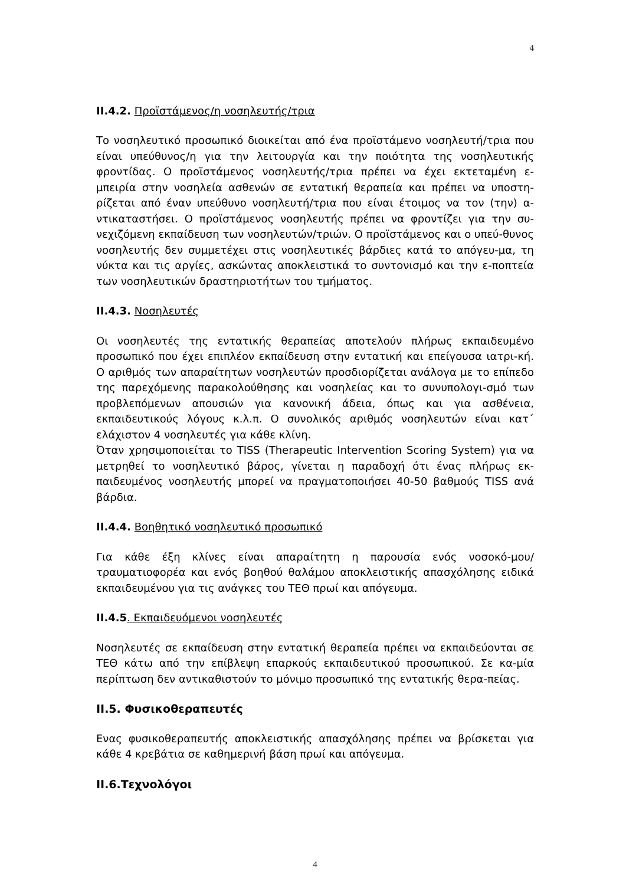4
II.4.2. Προϊστάμενος/η νοσηλευτής/τρια
Το νοσηλευτικό προσωπικό διοικείται από ένα προϊστάμενο νοσηλευτή/τρια που είναι υπεύθυνος/η για την λειτουργία και την ποιότητα της νοσηλευτικής φροντίδας. Ο προϊστάμενος νοσηλευτής/τρια πρέπει να έχει εκτεταμένη ε-μπειρία στην νοσηλεία ασθενών σε εντατική θεραπεία και πρέπει να υποστη-ρίζεται από έναν υπεύθυνο νοσηλευτή/τρια που είναι έτοιμος να τον (την) α-ντικαταστήσει. Ο προϊστάμενος νοσηλευτής πρέπει να φροντίζει για την συ-νεχιζόμενη εκπαίδευση των νοσηλευτών/τριών. Ο προϊστάμενος και ο υπεύ-θυνος νοσηλευτής δεν συμμετέχει στις νοσηλευτικές βάρδιες κατά το απόγευ-μα, τη νύκτα και τις αργίες, ασκώντας αποκλειστικά το συντονισμό και την ε-ποπτεία των νοσηλευτικών δραστηριοτήτων του τμήματος.
II.4.3. Νοσηλευτές
Οι νοσηλευτές της εντατικής θεραπείας αποτελούν πλήρως εκπαιδευμένο προσωπικό που έχει επιπλέον εκπαίδευση στην εντατική και επείγουσα ιατρι-κή. Ο αριθμός των απαραίτητων νοσηλευτών προσδιορίζεται ανάλογα με το επίπεδο της παρεχόμενης παρακολούθησης και νοσηλείας και το συνυπολογι-σμό των προβλεπόμενων απουσιών για κανονική άδεια, όπως και για ασθένεια, εκπαιδευτικούς λόγους κ.λ.π. Ο συνολικός αριθμός νοσηλευτών είναι κατ΄ ελάχιστον 4 νοσηλευτές για κάθε κλίνη.
Όταν χρησιμοποιείται το TISS (Therapeutic Intervention Scoring System) για να μετρηθεί το νοσηλευτικό βάρος, γίνεται η παραδοχή ότι ένας πλήρως εκ-παιδευμένος νοσηλευτής μπορεί να πραγματοποιήσει 40-50 βαθμούς TISS ανά βάρδια.
II.4.4. Βοηθητικό νοσηλευτικό προσωπικό
Για κάθε έξη κλίνες είναι απαραίτητη η παρουσία ενός νοσοκό-μου/τραυματιοφορέα και ενός βοηθού θαλάμου αποκλειστικής απασχόλησης ειδικά εκπαιδευμένου για τις ανάγκες του ΤΕΘ πρωί και απόγευμα.
II.4.5. Εκπαιδευόμενοι νοσηλευτές
Νοσηλευτές σε εκπαίδευση στην εντατική θεραπεία πρέπει να εκπαιδεύονται σε ΤΕΘ κάτω από την επίβλεψη επαρκούς εκπαιδευτικού προσωπικού. Σε κα-μία περίπτωση δεν αντικαθιστούν το μόνιμο προσωπικό της εντατικής θερα-πείας.
II.5. Φυσικοθεραπευτές
Ενας φυσικοθεραπευτής αποκλειστικής απασχόλησης πρέπει να βρίσκεται για κάθε 4 κρεβάτια σε καθημερινή βάση πρωί και απόγευμα.
II.6.Τεχνολόγοι
4